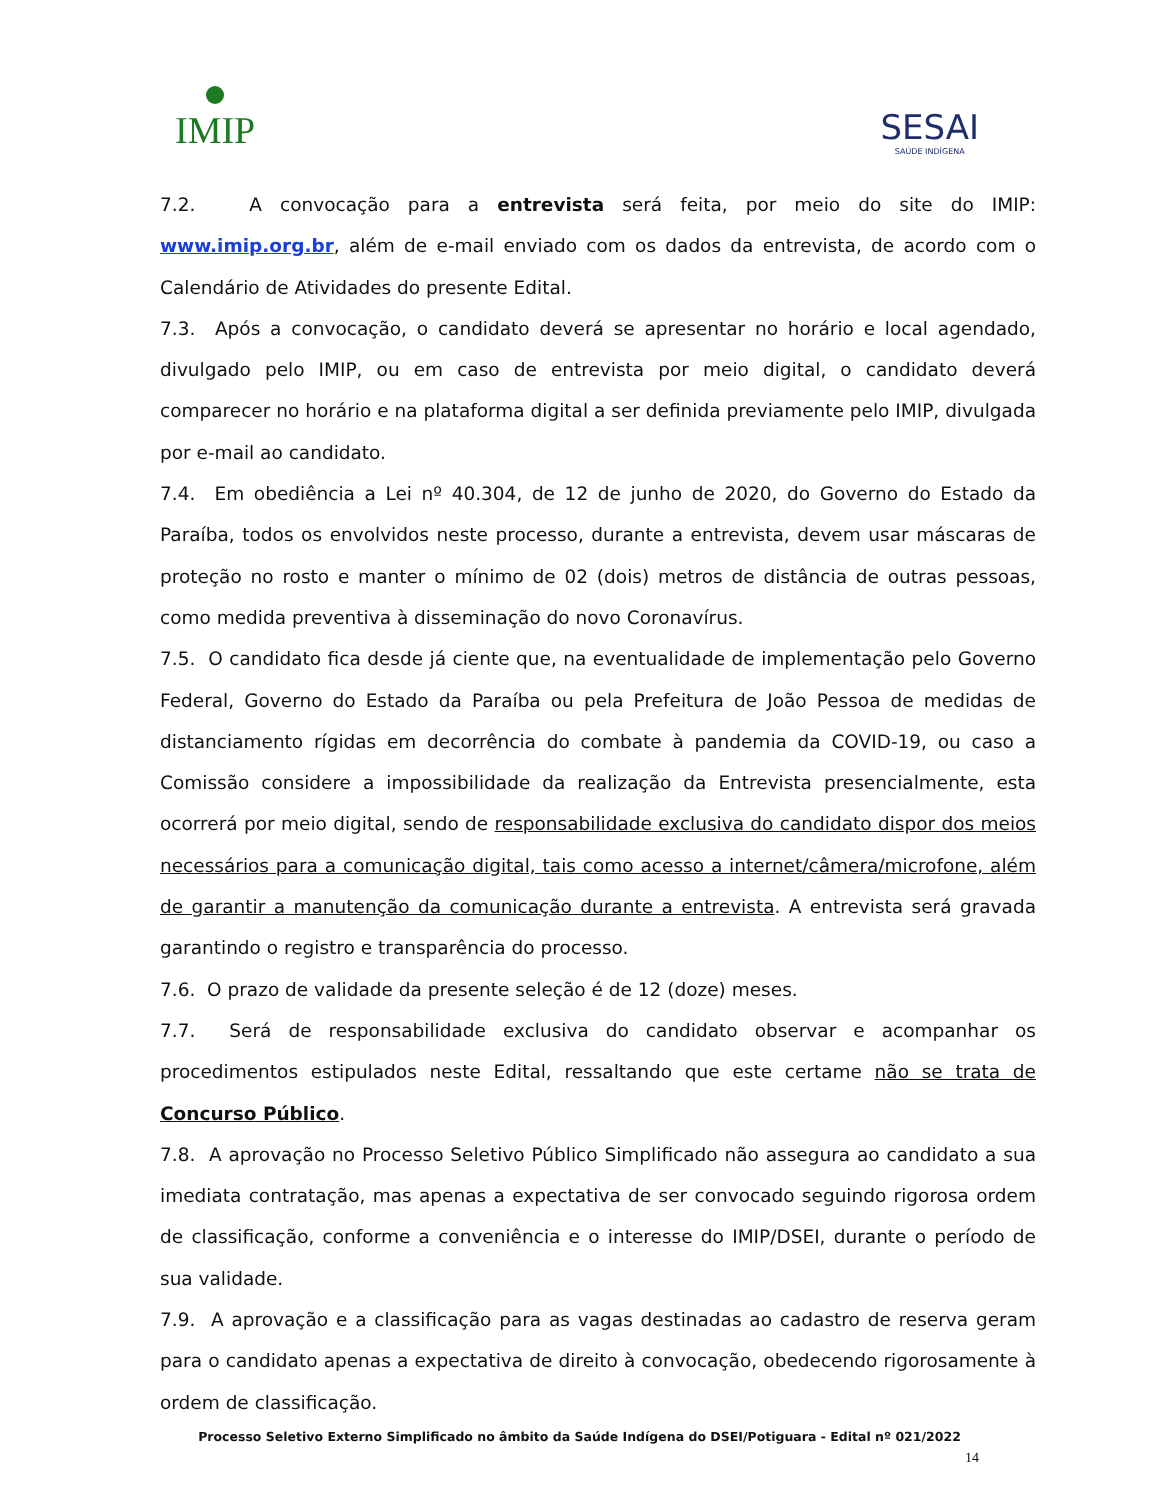IMIP
SESAI
SAÚDE INDÍGENA
7.2. A convocação para a entrevista será feita, por meio do site do IMIP: www.imip.org.br, além de e-mail enviado com os dados da entrevista, de acordo com o Calendário de Atividades do presente Edital.
7.3. Após a convocação, o candidato deverá se apresentar no horário e local agendado, divulgado pelo IMIP, ou em caso de entrevista por meio digital, o candidato deverá comparecer no horário e na plataforma digital a ser definida previamente pelo IMIP, divulgada por e-mail ao candidato.
7.4. Em obediência a Lei nº 40.304, de 12 de junho de 2020, do Governo do Estado da Paraíba, todos os envolvidos neste processo, durante a entrevista, devem usar máscaras de proteção no rosto e manter o mínimo de 02 (dois) metros de distância de outras pessoas, como medida preventiva à disseminação do novo Coronavírus.
7.5. O candidato fica desde já ciente que, na eventualidade de implementação pelo Governo Federal, Governo do Estado da Paraíba ou pela Prefeitura de João Pessoa de medidas de distanciamento rígidas em decorrência do combate à pandemia da COVID-19, ou caso a Comissão considere a impossibilidade da realização da Entrevista presencialmente, esta ocorrerá por meio digital, sendo de responsabilidade exclusiva do candidato dispor dos meios necessários para a comunicação digital, tais como acesso a internet/câmera/microfone, além de garantir a manutenção da comunicação durante a entrevista. A entrevista será gravada garantindo o registro e transparência do processo.
7.6. O prazo de validade da presente seleção é de 12 (doze) meses.
7.7. Será de responsabilidade exclusiva do candidato observar e acompanhar os procedimentos estipulados neste Edital, ressaltando que este certame não se trata de Concurso Público.
7.8. A aprovação no Processo Seletivo Público Simplificado não assegura ao candidato a sua imediata contratação, mas apenas a expectativa de ser convocado seguindo rigorosa ordem de classificação, conforme a conveniência e o interesse do IMIP/DSEI, durante o período de sua validade.
7.9. A aprovação e a classificação para as vagas destinadas ao cadastro de reserva geram para o candidato apenas a expectativa de direito à convocação, obedecendo rigorosamente à ordem de classificação.
Processo Seletivo Externo Simplificado no âmbito da Saúde Indígena do DSEI/Potiguara - Edital nº 021/2022
14